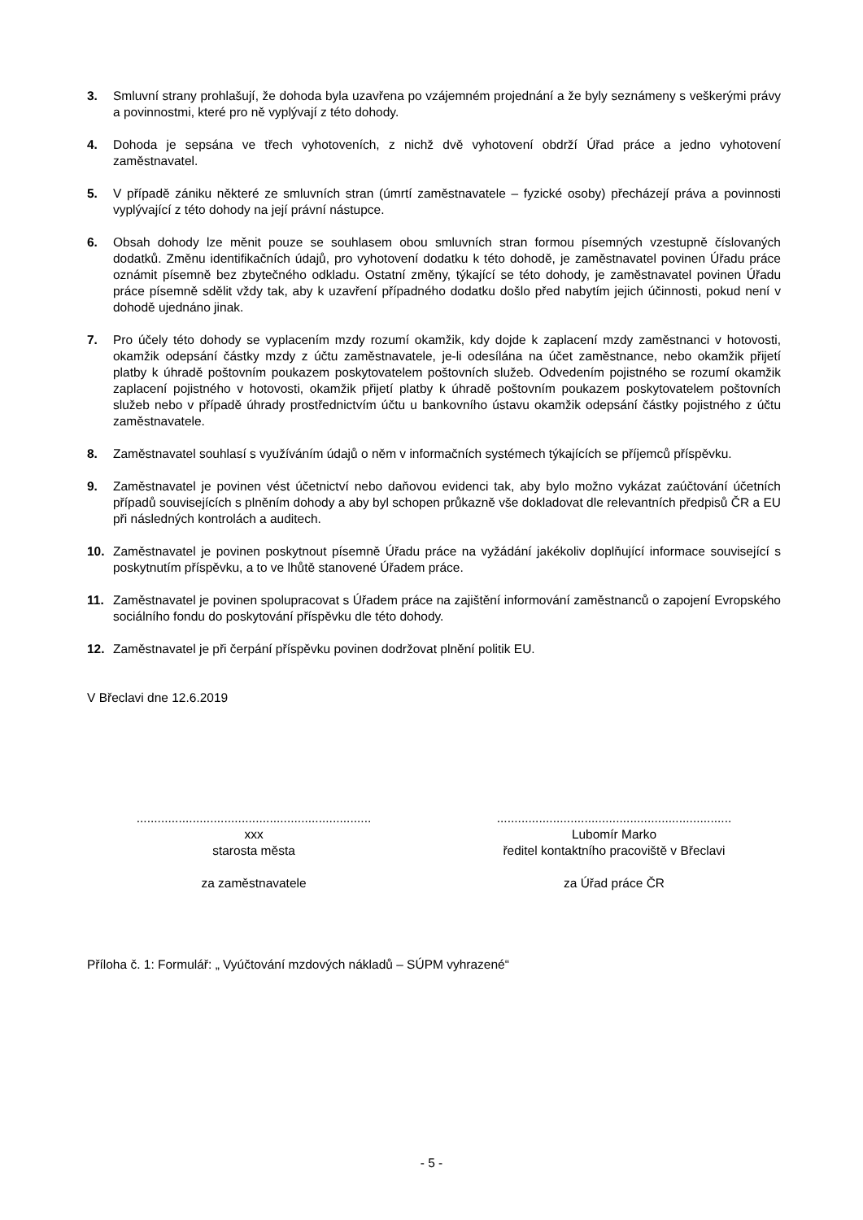3. Smluvní strany prohlašují, že dohoda byla uzavřena po vzájemném projednání a že byly seznámeny s veškerými právy a povinnostmi, které pro ně vyplývají z této dohody.
4. Dohoda je sepsána ve třech vyhotoveních, z nichž dvě vyhotovení obdrží Úřad práce a jedno vyhotovení zaměstnavatel.
5. V případě zániku některé ze smluvních stran (úmrtí zaměstnavatele – fyzické osoby) přecházejí práva a povinnosti vyplývající z této dohody na její právní nástupce.
6. Obsah dohody lze měnit pouze se souhlasem obou smluvních stran formou písemných vzestupně číslovaných dodatků. Změnu identifikačních údajů, pro vyhotovení dodatku k této dohodě, je zaměstnavatel povinen Úřadu práce oznámit písemně bez zbytečného odkladu. Ostatní změny, týkající se této dohody, je zaměstnavatel povinen Úřadu práce písemně sdělit vždy tak, aby k uzavření případného dodatku došlo před nabytím jejich účinnosti, pokud není v dohodě ujednáno jinak.
7. Pro účely této dohody se vyplacením mzdy rozumí okamžik, kdy dojde k zaplacení mzdy zaměstnanci v hotovosti, okamžik odepsání částky mzdy z účtu zaměstnavatele, je-li odesílána na účet zaměstnance, nebo okamžik přijetí platby k úhradě poštovním poukazem poskytovatelem poštovních služeb. Odvedením pojistného se rozumí okamžik zaplacení pojistného v hotovosti, okamžik přijetí platby k úhradě poštovním poukazem poskytovatelem poštovních služeb nebo v případě úhrady prostřednictvím účtu u bankovního ústavu okamžik odepsání částky pojistného z účtu zaměstnavatele.
8. Zaměstnavatel souhlasí s využíváním údajů o něm v informačních systémech týkajících se příjemců příspěvku.
9. Zaměstnavatel je povinen vést účetnictví nebo daňovou evidenci tak, aby bylo možno vykázat zaúčtování účetních případů souvisejících s plněním dohody a aby byl schopen průkazně vše dokladovat dle relevantních předpisů ČR a EU při následných kontrolách a auditech.
10. Zaměstnavatel je povinen poskytnout písemně Úřadu práce na vyžádání jakékoliv doplňující informace související s poskytnutím příspěvku, a to ve lhůtě stanovené Úřadem práce.
11. Zaměstnavatel je povinen spolupracovat s Úřadem práce na zajištění informování zaměstnanců o zapojení Evropského sociálního fondu do poskytování příspěvku dle této dohody.
12. Zaměstnavatel je při čerpání příspěvku povinen dodržovat plnění politik EU.
V Břeclavi dne 12.6.2019
...................................................................
xxx
starosta města
za zaměstnavatele
...................................................................
Lubomír Marko
ředitel kontaktního pracoviště v Břeclavi
za Úřad práce ČR
Příloha č. 1: Formulář: „ Vyúčtování mzdových nákladů – SÚPM vyhrazené“
- 5 -